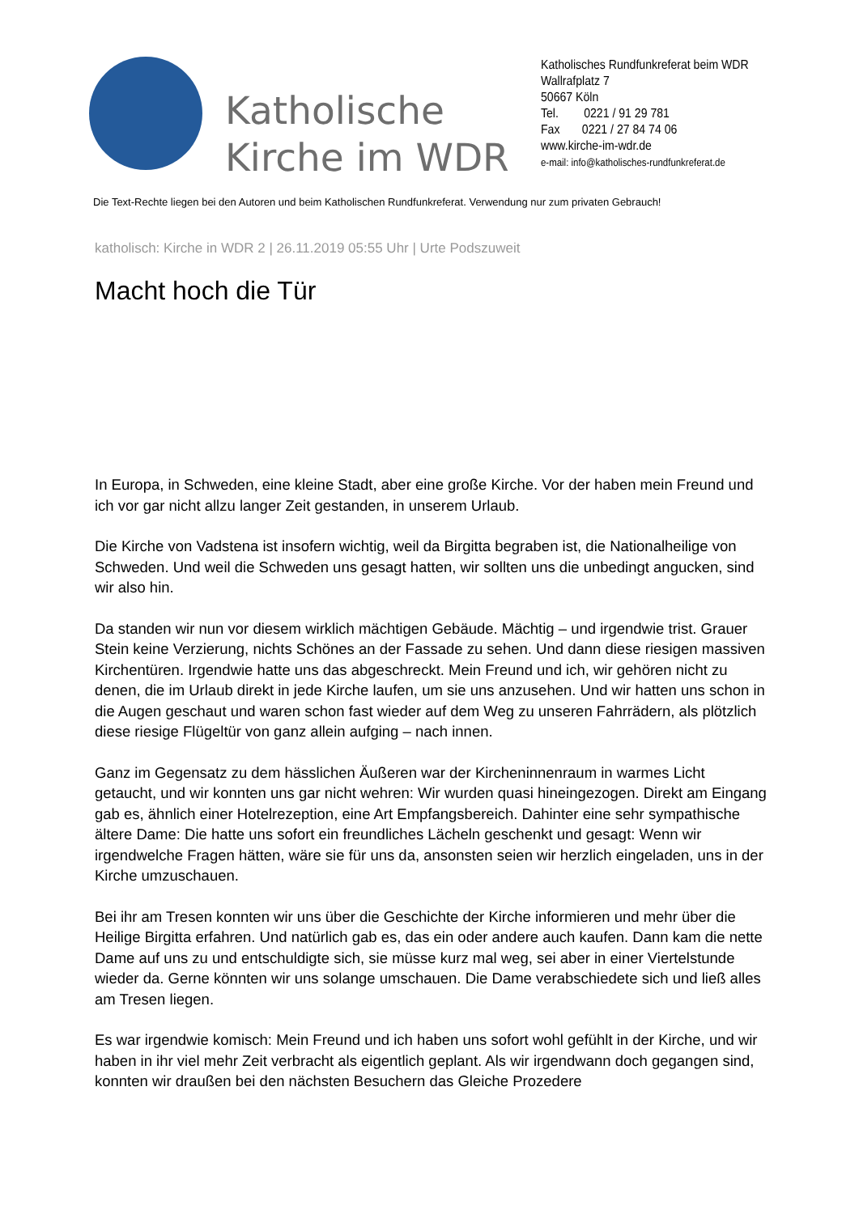Katholische Kirche im WDR
Katholisches Rundfunkreferat beim WDR
Wallrafplatz 7
50667 Köln
Tel. 0221 / 91 29 781
Fax 0221 / 27 84 74 06
www.kirche-im-wdr.de
e-mail: info@katholisches-rundfunkreferat.de
Die Text-Rechte liegen bei den Autoren und beim Katholischen Rundfunkreferat. Verwendung nur zum privaten Gebrauch!
katholisch: Kirche in WDR 2 | 26.11.2019 05:55 Uhr | Urte Podszuweit
Macht hoch die Tür
In Europa, in Schweden, eine kleine Stadt, aber eine große Kirche. Vor der haben mein Freund und ich vor gar nicht allzu langer Zeit gestanden, in unserem Urlaub.
Die Kirche von Vadstena ist insofern wichtig, weil da Birgitta begraben ist, die Nationalheilige von Schweden. Und weil die Schweden uns gesagt hatten, wir sollten uns die unbedingt angucken, sind wir also hin.
Da standen wir nun vor diesem wirklich mächtigen Gebäude. Mächtig – und irgendwie trist. Grauer Stein keine Verzierung, nichts Schönes an der Fassade zu sehen. Und dann diese riesigen massiven Kirchentüren. Irgendwie hatte uns das abgeschreckt. Mein Freund und ich, wir gehören nicht zu denen, die im Urlaub direkt in jede Kirche laufen, um sie uns anzusehen. Und wir hatten uns schon in die Augen geschaut und waren schon fast wieder auf dem Weg zu unseren Fahrrädern, als plötzlich diese riesige Flügeltür von ganz allein aufging – nach innen.
Ganz im Gegensatz zu dem hässlichen Äußeren war der Kircheninnenraum in warmes Licht getaucht, und wir konnten uns gar nicht wehren: Wir wurden quasi hineingezogen. Direkt am Eingang gab es, ähnlich einer Hotelrezeption, eine Art Empfangsbereich. Dahinter eine sehr sympathische ältere Dame: Die hatte uns sofort ein freundliches Lächeln geschenkt und gesagt: Wenn wir irgendwelche Fragen hätten, wäre sie für uns da, ansonsten seien wir herzlich eingeladen, uns in der Kirche umzuschauen.
Bei ihr am Tresen konnten wir uns über die Geschichte der Kirche informieren und mehr über die Heilige Birgitta erfahren. Und natürlich gab es, das ein oder andere auch kaufen. Dann kam die nette Dame auf uns zu und entschuldigte sich, sie müsse kurz mal weg, sei aber in einer Viertelstunde wieder da. Gerne könnten wir uns solange umschauen. Die Dame verabschiedete sich und ließ alles am Tresen liegen.
Es war irgendwie komisch: Mein Freund und ich haben uns sofort wohl gefühlt in der Kirche, und wir haben in ihr viel mehr Zeit verbracht als eigentlich geplant. Als wir irgendwann doch gegangen sind, konnten wir draußen bei den nächsten Besuchern das Gleiche Prozedere